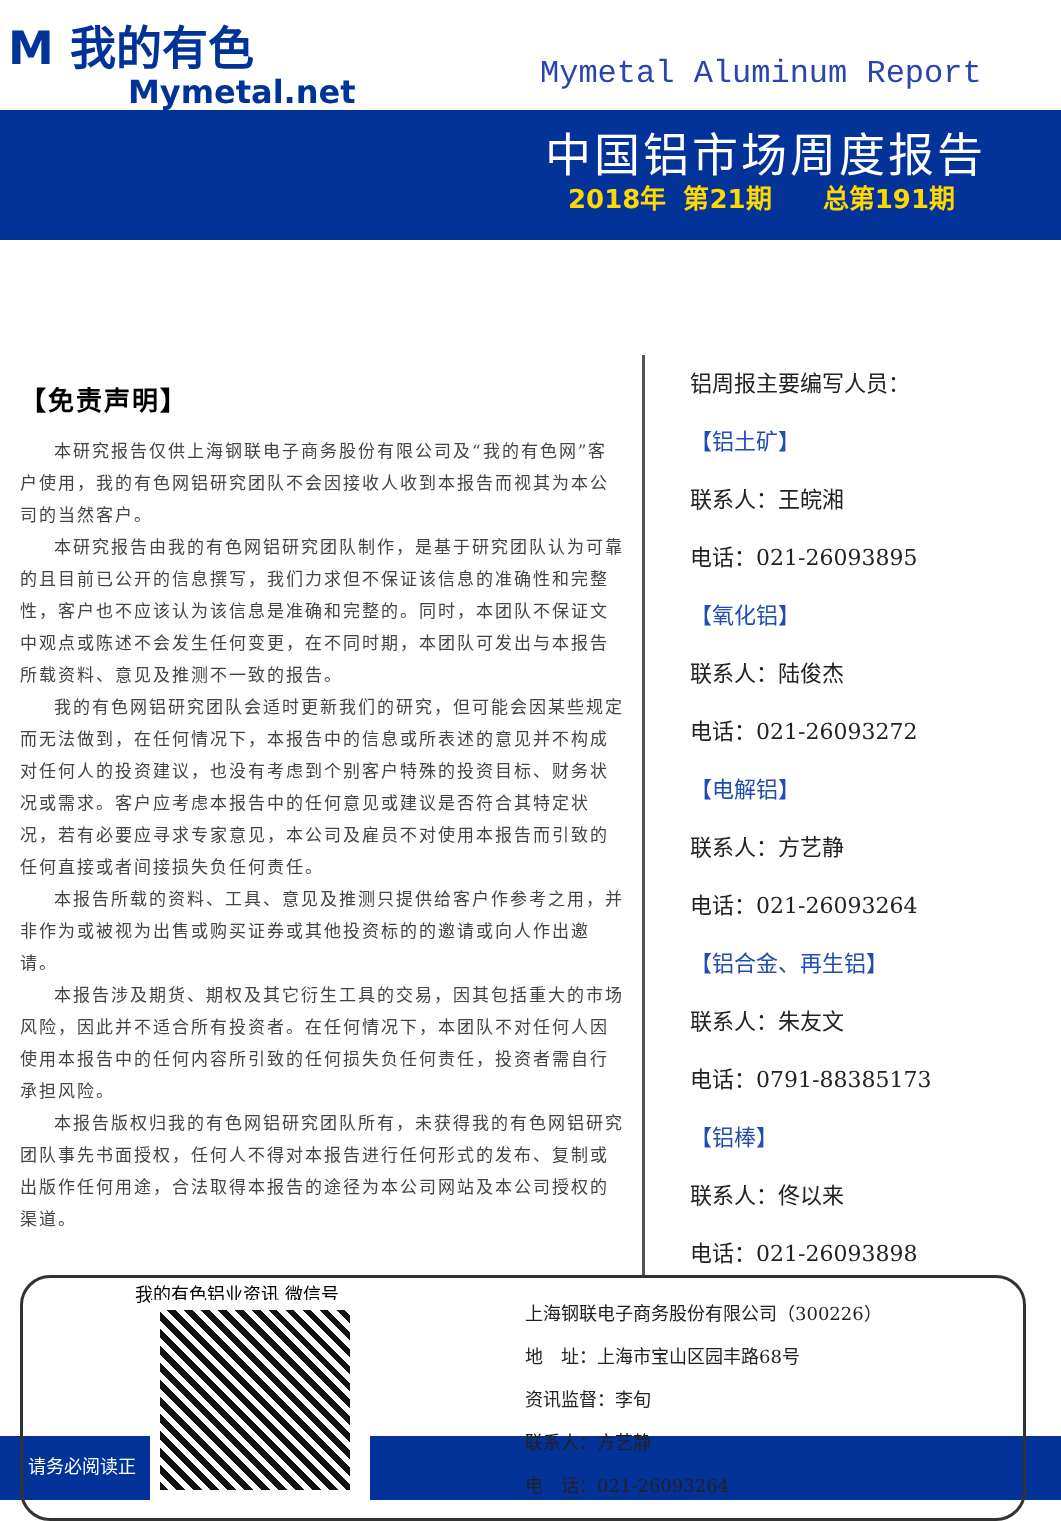M 我的有色
Mymetal.net
Mymetal Aluminum Report
中国铝市场周度报告
2018年 第21期 总第191期
【免责声明】
本研究报告仅供上海钢联电子商务股份有限公司及“我的有色网”客户使用，我的有色网铝研究团队不会因接收人收到本报告而视其为本公司的当然客户。
本研究报告由我的有色网铝研究团队制作，是基于研究团队认为可靠的且目前已公开的信息撰写，我们力求但不保证该信息的准确性和完整性，客户也不应该认为该信息是准确和完整的。同时，本团队不保证文中观点或陈述不会发生任何变更，在不同时期，本团队可发出与本报告所载资料、意见及推测不一致的报告。
我的有色网铝研究团队会适时更新我们的研究，但可能会因某些规定而无法做到，在任何情况下，本报告中的信息或所表述的意见并不构成对任何人的投资建议，也没有考虑到个别客户特殊的投资目标、财务状况或需求。客户应考虑本报告中的任何意见或建议是否符合其特定状况，若有必要应寻求专家意见，本公司及雇员不对使用本报告而引致的任何直接或者间接损失负任何责任。
本报告所载的资料、工具、意见及推测只提供给客户作参考之用，并非作为或被视为出售或购买证券或其他投资标的的邀请或向人作出邀请。
本报告涉及期货、期权及其它衍生工具的交易，因其包括重大的市场风险，因此并不适合所有投资者。在任何情况下，本团队不对任何人因使用本报告中的任何内容所引致的任何损失负任何责任，投资者需自行承担风险。
本报告版权归我的有色网铝研究团队所有，未获得我的有色网铝研究团队事先书面授权，任何人不得对本报告进行任何形式的发布、复制或出版作任何用途，合法取得本报告的途径为本公司网站及本公司授权的渠道。
铝周报主要编写人员：
【铝土矿】
联系人：王皖湘
电话：021-26093895
【氧化铝】
联系人：陆俊杰
电话：021-26093272
【电解铝】
联系人：方艺静
电话：021-26093264
【铝合金、再生铝】
联系人：朱友文
电话：0791-88385173
【铝棒】
联系人：佟以来
电话：021-26093898
我的有色铝业资讯 微信号
请务必阅读正
上海钢联电子商务股份有限公司（300226）
地　址：上海市宝山区园丰路68号
资讯监督：李旬
联系人：方艺静
电　话：021-26093264